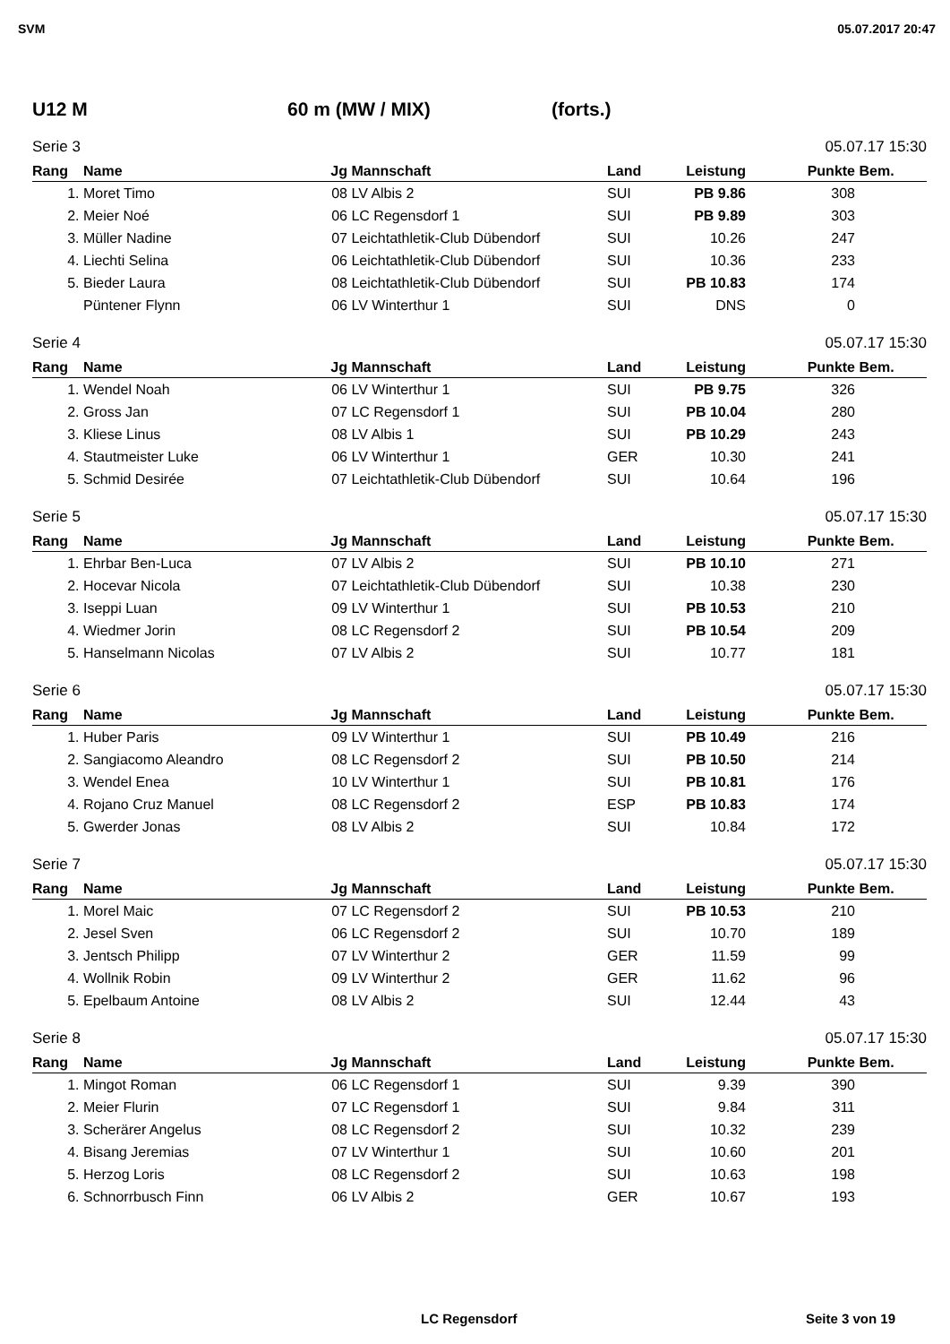SVM 05.07.2017 20:47
U12 M 60 m (MW / MIX) (forts.)
Serie 3 05.07.17 15:30
| Rang | Name | Jg | Mannschaft | Land | Leistung | Punkte | Bem. |
| --- | --- | --- | --- | --- | --- | --- | --- |
| 1. | Moret Timo | 08 | LV Albis 2 | SUI | PB 9.86 | 308 | |
| 2. | Meier Noé | 06 | LC Regensdorf 1 | SUI | PB 9.89 | 303 | |
| 3. | Müller Nadine | 07 | Leichtathletik-Club Dübendorf | SUI | 10.26 | 247 | |
| 4. | Liechti Selina | 06 | Leichtathletik-Club Dübendorf | SUI | 10.36 | 233 | |
| 5. | Bieder Laura | 08 | Leichtathletik-Club Dübendorf | SUI | PB 10.83 | 174 | |
| | Püntener Flynn | 06 | LV Winterthur 1 | SUI | DNS | 0 | |
Serie 4 05.07.17 15:30
| Rang | Name | Jg | Mannschaft | Land | Leistung | Punkte | Bem. |
| --- | --- | --- | --- | --- | --- | --- | --- |
| 1. | Wendel Noah | 06 | LV Winterthur 1 | SUI | PB 9.75 | 326 | |
| 2. | Gross Jan | 07 | LC Regensdorf 1 | SUI | PB 10.04 | 280 | |
| 3. | Kliese Linus | 08 | LV Albis 1 | SUI | PB 10.29 | 243 | |
| 4. | Stautmeister Luke | 06 | LV Winterthur 1 | GER | 10.30 | 241 | |
| 5. | Schmid Desirée | 07 | Leichtathletik-Club Dübendorf | SUI | 10.64 | 196 | |
Serie 5 05.07.17 15:30
| Rang | Name | Jg | Mannschaft | Land | Leistung | Punkte | Bem. |
| --- | --- | --- | --- | --- | --- | --- | --- |
| 1. | Ehrbar Ben-Luca | 07 | LV Albis 2 | SUI | PB 10.10 | 271 | |
| 2. | Hocevar Nicola | 07 | Leichtathletik-Club Dübendorf | SUI | 10.38 | 230 | |
| 3. | Iseppi Luan | 09 | LV Winterthur 1 | SUI | PB 10.53 | 210 | |
| 4. | Wiedmer Jorin | 08 | LC Regensdorf 2 | SUI | PB 10.54 | 209 | |
| 5. | Hanselmann Nicolas | 07 | LV Albis 2 | SUI | 10.77 | 181 | |
Serie 6 05.07.17 15:30
| Rang | Name | Jg | Mannschaft | Land | Leistung | Punkte | Bem. |
| --- | --- | --- | --- | --- | --- | --- | --- |
| 1. | Huber Paris | 09 | LV Winterthur 1 | SUI | PB 10.49 | 216 | |
| 2. | Sangiacomo Aleandro | 08 | LC Regensdorf 2 | SUI | PB 10.50 | 214 | |
| 3. | Wendel Enea | 10 | LV Winterthur 1 | SUI | PB 10.81 | 176 | |
| 4. | Rojano Cruz Manuel | 08 | LC Regensdorf 2 | ESP | PB 10.83 | 174 | |
| 5. | Gwerder Jonas | 08 | LV Albis 2 | SUI | 10.84 | 172 | |
Serie 7 05.07.17 15:30
| Rang | Name | Jg | Mannschaft | Land | Leistung | Punkte | Bem. |
| --- | --- | --- | --- | --- | --- | --- | --- |
| 1. | Morel Maic | 07 | LC Regensdorf 2 | SUI | PB 10.53 | 210 | |
| 2. | Jesel Sven | 06 | LC Regensdorf 2 | SUI | 10.70 | 189 | |
| 3. | Jentsch Philipp | 07 | LV Winterthur 2 | GER | 11.59 | 99 | |
| 4. | Wollnik Robin | 09 | LV Winterthur 2 | GER | 11.62 | 96 | |
| 5. | Epelbaum Antoine | 08 | LV Albis 2 | SUI | 12.44 | 43 | |
Serie 8 05.07.17 15:30
| Rang | Name | Jg | Mannschaft | Land | Leistung | Punkte | Bem. |
| --- | --- | --- | --- | --- | --- | --- | --- |
| 1. | Mingot Roman | 06 | LC Regensdorf 1 | SUI | 9.39 | 390 | |
| 2. | Meier Flurin | 07 | LC Regensdorf 1 | SUI | 9.84 | 311 | |
| 3. | Scherärer Angelus | 08 | LC Regensdorf 2 | SUI | 10.32 | 239 | |
| 4. | Bisang Jeremias | 07 | LV Winterthur 1 | SUI | 10.60 | 201 | |
| 5. | Herzog Loris | 08 | LC Regensdorf 2 | SUI | 10.63 | 198 | |
| 6. | Schnorrbusch Finn | 06 | LV Albis 2 | GER | 10.67 | 193 | |
LC Regensdorf Seite 3 von 19